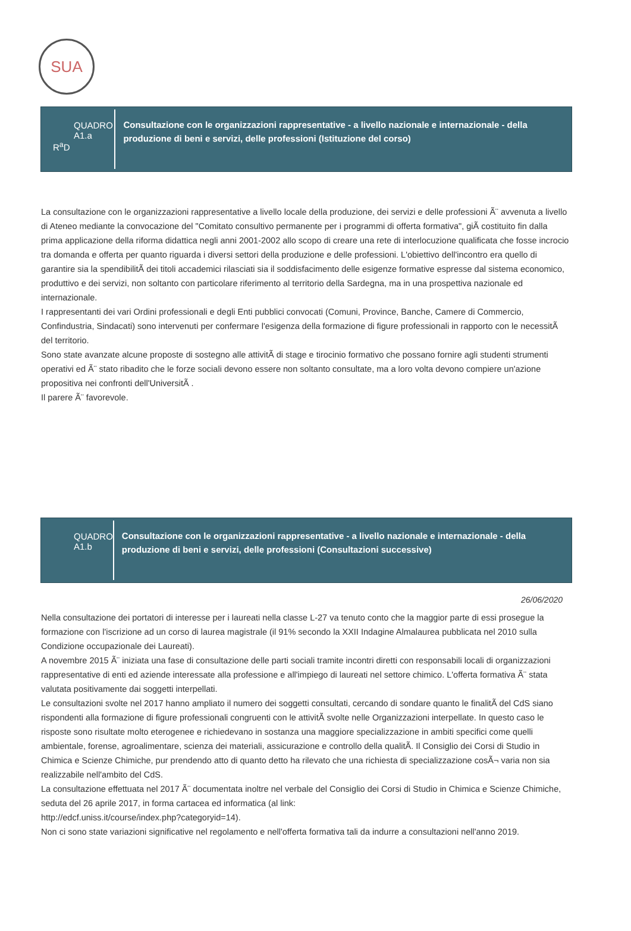SUA
QUADRO A1.a
R<sup>a</sup>D
Consultazione con le organizzazioni rappresentative - a livello nazionale e internazionale - della produzione di beni e servizi, delle professioni (Istituzione del corso)
La consultazione con le organizzazioni rappresentative a livello locale della produzione, dei servizi e delle professioni Ã¨ avvenuta a livello di Ateneo mediante la convocazione del "Comitato consultivo permanente per i programmi di offerta formativa", giÃ costituito fin dalla prima applicazione della riforma didattica negli anni 2001-2002 allo scopo di creare una rete di interlocuzione qualificata che fosse incrocio tra domanda e offerta per quanto riguarda i diversi settori della produzione e delle professioni. L'obiettivo dell'incontro era quello di garantire sia la spendibilitÃ dei titoli accademici rilasciati sia il soddisfacimento delle esigenze formative espresse dal sistema economico, produttivo e dei servizi, non soltanto con particolare riferimento al territorio della Sardegna, ma in una prospettiva nazionale ed internazionale.
I rappresentanti dei vari Ordini professionali e degli Enti pubblici convocati (Comuni, Province, Banche, Camere di Commercio, Confindustria, Sindacati) sono intervenuti per confermare l'esigenza della formazione di figure professionali in rapporto con le necessitÃ del territorio.
Sono state avanzate alcune proposte di sostegno alle attivitÃ di stage e tirocinio formativo che possano fornire agli studenti strumenti operativi ed Ã¨ stato ribadito che le forze sociali devono essere non soltanto consultate, ma a loro volta devono compiere un'azione propositiva nei confronti dell'UniversitÃ .
Il parere Ã¨ favorevole.
QUADRO A1.b
Consultazione con le organizzazioni rappresentative - a livello nazionale e internazionale - della produzione di beni e servizi, delle professioni (Consultazioni successive)
26/06/2020
Nella consultazione dei portatori di interesse per i laureati nella classe L-27 va tenuto conto che la maggior parte di essi prosegue la formazione con l'iscrizione ad un corso di laurea magistrale (il 91% secondo la XXII Indagine Almalaurea pubblicata nel 2010 sulla Condizione occupazionale dei Laureati).
A novembre 2015 Ã¨ iniziata una fase di consultazione delle parti sociali tramite incontri diretti con responsabili locali di organizzazioni rappresentative di enti ed aziende interessate alla professione e all'impiego di laureati nel settore chimico. L'offerta formativa Ã¨ stata valutata positivamente dai soggetti interpellati.
Le consultazioni svolte nel 2017 hanno ampliato il numero dei soggetti consultati, cercando di sondare quanto le finalitÃ del CdS siano rispondenti alla formazione di figure professionali congruenti con le attivitÃ svolte nelle Organizzazioni interpellate. In questo caso le risposte sono risultate molto eterogenee e richiedevano in sostanza una maggiore specializzazione in ambiti specifici come quelli ambientale, forense, agroalimentare, scienza dei materiali, assicurazione e controllo della qualitÃ. Il Consiglio dei Corsi di Studio in Chimica e Scienze Chimiche, pur prendendo atto di quanto detto ha rilevato che una richiesta di specializzazione cosÃ¬ varia non sia realizzabile nell'ambito del CdS.
La consultazione effettuata nel 2017 Ã¨ documentata inoltre nel verbale del Consiglio dei Corsi di Studio in Chimica e Scienze Chimiche, seduta del 26 aprile 2017, in forma cartacea ed informatica (al link:
http://edcf.uniss.it/course/index.php?categoryid=14).
Non ci sono state variazioni significative nel regolamento e nell'offerta formativa tali da indurre a consultazioni nell'anno 2019.